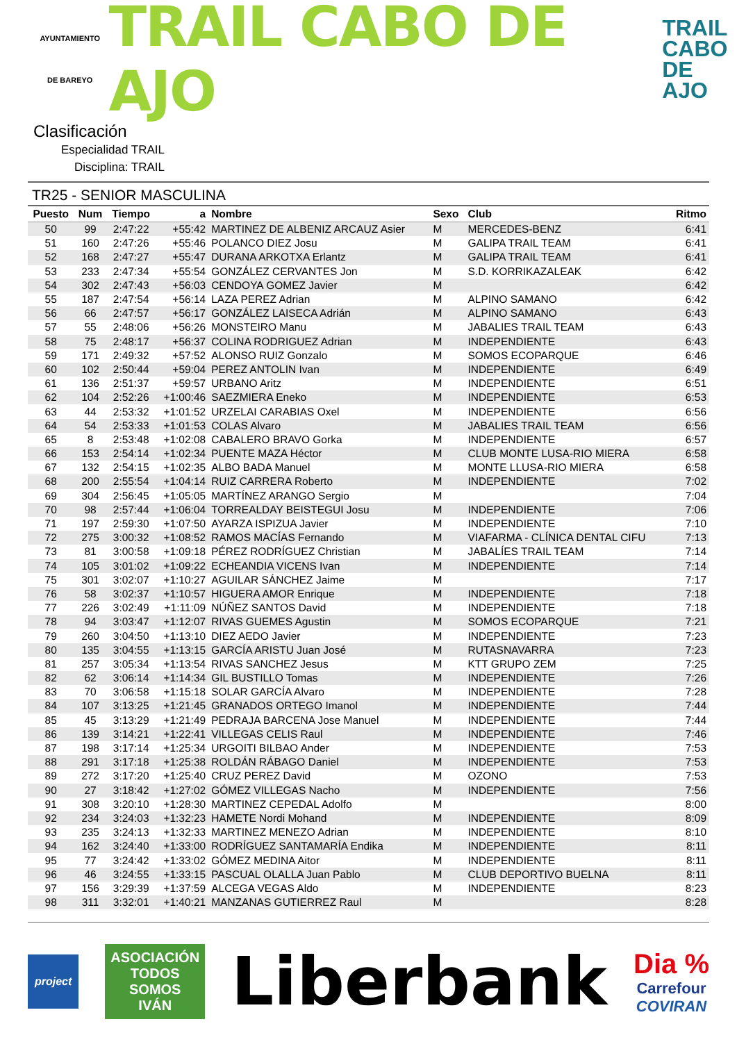AYUNTAMIENTO
DE BAREYO
TRAIL CABO DE AJO
TRAIL
CABO
DE AJO
Clasificación
Especialidad TRAIL
Disciplina: TRAIL
TR25 - SENIOR MASCULINA
| Puesto | Num | Tiempo | a | Nombre | Sexo | Club | Ritmo |
| --- | --- | --- | --- | --- | --- | --- | --- |
| 50 | 99 | 2:47:22 | +55:42 | MARTINEZ DE ALBENIZ ARCAUZ Asier | M | MERCEDES-BENZ | 6:41 |
| 51 | 160 | 2:47:26 | +55:46 | POLANCO DIEZ Josu | M | GALIPA TRAIL TEAM | 6:41 |
| 52 | 168 | 2:47:27 | +55:47 | DURANA ARKOTXA Erlantz | M | GALIPA TRAIL TEAM | 6:41 |
| 53 | 233 | 2:47:34 | +55:54 | GONZÁLEZ CERVANTES Jon | M | S.D. KORRIKAZALEAK | 6:42 |
| 54 | 302 | 2:47:43 | +56:03 | CENDOYA GOMEZ Javier | M | | 6:42 |
| 55 | 187 | 2:47:54 | +56:14 | LAZA PEREZ Adrian | M | ALPINO SAMANO | 6:42 |
| 56 | 66 | 2:47:57 | +56:17 | GONZÁLEZ LAISECA Adrián | M | ALPINO SAMANO | 6:43 |
| 57 | 55 | 2:48:06 | +56:26 | MONSTEIRO Manu | M | JABALIES TRAIL TEAM | 6:43 |
| 58 | 75 | 2:48:17 | +56:37 | COLINA RODRIGUEZ Adrian | M | INDEPENDIENTE | 6:43 |
| 59 | 171 | 2:49:32 | +57:52 | ALONSO RUIZ Gonzalo | M | SOMOS ECOPARQUE | 6:46 |
| 60 | 102 | 2:50:44 | +59:04 | PEREZ ANTOLIN Ivan | M | INDEPENDIENTE | 6:49 |
| 61 | 136 | 2:51:37 | +59:57 | URBANO Aritz | M | INDEPENDIENTE | 6:51 |
| 62 | 104 | 2:52:26 | +1:00:46 | SAEZMIERA Eneko | M | INDEPENDIENTE | 6:53 |
| 63 | 44 | 2:53:32 | +1:01:52 | URZELAI CARABIAS Oxel | M | INDEPENDIENTE | 6:56 |
| 64 | 54 | 2:53:33 | +1:01:53 | COLAS Alvaro | M | JABALIES TRAIL TEAM | 6:56 |
| 65 | 8 | 2:53:48 | +1:02:08 | CABALERO BRAVO Gorka | M | INDEPENDIENTE | 6:57 |
| 66 | 153 | 2:54:14 | +1:02:34 | PUENTE MAZA Héctor | M | CLUB MONTE LUSA-RIO MIERA | 6:58 |
| 67 | 132 | 2:54:15 | +1:02:35 | ALBO BADA Manuel | M | MONTE LLUSA-RIO MIERA | 6:58 |
| 68 | 200 | 2:55:54 | +1:04:14 | RUIZ CARRERA Roberto | M | INDEPENDIENTE | 7:02 |
| 69 | 304 | 2:56:45 | +1:05:05 | MARTÍNEZ ARANGO Sergio | M | | 7:04 |
| 70 | 98 | 2:57:44 | +1:06:04 | TORREALDAY BEISTEGUI Josu | M | INDEPENDIENTE | 7:06 |
| 71 | 197 | 2:59:30 | +1:07:50 | AYARZA ISPIZUA Javier | M | INDEPENDIENTE | 7:10 |
| 72 | 275 | 3:00:32 | +1:08:52 | RAMOS MACÍAS Fernando | M | VIAFARMA - CLÍNICA DENTAL CIFU | 7:13 |
| 73 | 81 | 3:00:58 | +1:09:18 | PÉREZ RODRÍGUEZ Christian | M | JABALÍES TRAIL TEAM | 7:14 |
| 74 | 105 | 3:01:02 | +1:09:22 | ECHEANDIA VICENS Ivan | M | INDEPENDIENTE | 7:14 |
| 75 | 301 | 3:02:07 | +1:10:27 | AGUILAR SÁNCHEZ Jaime | M | | 7:17 |
| 76 | 58 | 3:02:37 | +1:10:57 | HIGUERA AMOR Enrique | M | INDEPENDIENTE | 7:18 |
| 77 | 226 | 3:02:49 | +1:11:09 | NÚÑEZ SANTOS David | M | INDEPENDIENTE | 7:18 |
| 78 | 94 | 3:03:47 | +1:12:07 | RIVAS GUEMES Agustin | M | SOMOS ECOPARQUE | 7:21 |
| 79 | 260 | 3:04:50 | +1:13:10 | DIEZ AEDO Javier | M | INDEPENDIENTE | 7:23 |
| 80 | 135 | 3:04:55 | +1:13:15 | GARCÍA ARISTU Juan José | M | RUTASNAVARRA | 7:23 |
| 81 | 257 | 3:05:34 | +1:13:54 | RIVAS SANCHEZ Jesus | M | KTT GRUPO ZEM | 7:25 |
| 82 | 62 | 3:06:14 | +1:14:34 | GIL BUSTILLO Tomas | M | INDEPENDIENTE | 7:26 |
| 83 | 70 | 3:06:58 | +1:15:18 | SOLAR GARCÍA Alvaro | M | INDEPENDIENTE | 7:28 |
| 84 | 107 | 3:13:25 | +1:21:45 | GRANADOS ORTEGO Imanol | M | INDEPENDIENTE | 7:44 |
| 85 | 45 | 3:13:29 | +1:21:49 | PEDRAJA BARCENA Jose Manuel | M | INDEPENDIENTE | 7:44 |
| 86 | 139 | 3:14:21 | +1:22:41 | VILLEGAS CELIS Raul | M | INDEPENDIENTE | 7:46 |
| 87 | 198 | 3:17:14 | +1:25:34 | URGOITI BILBAO Ander | M | INDEPENDIENTE | 7:53 |
| 88 | 291 | 3:17:18 | +1:25:38 | ROLDÁN RÁBAGO Daniel | M | INDEPENDIENTE | 7:53 |
| 89 | 272 | 3:17:20 | +1:25:40 | CRUZ PEREZ David | M | OZONO | 7:53 |
| 90 | 27 | 3:18:42 | +1:27:02 | GÓMEZ VILLEGAS Nacho | M | INDEPENDIENTE | 7:56 |
| 91 | 308 | 3:20:10 | +1:28:30 | MARTINEZ CEPEDAL Adolfo | M | | 8:00 |
| 92 | 234 | 3:24:03 | +1:32:23 | HAMETE Nordi Mohand | M | INDEPENDIENTE | 8:09 |
| 93 | 235 | 3:24:13 | +1:32:33 | MARTINEZ MENEZO Adrian | M | INDEPENDIENTE | 8:10 |
| 94 | 162 | 3:24:40 | +1:33:00 | RODRÍGUEZ SANTAMARÍA Endika | M | INDEPENDIENTE | 8:11 |
| 95 | 77 | 3:24:42 | +1:33:02 | GÓMEZ MEDINA Aitor | M | INDEPENDIENTE | 8:11 |
| 96 | 46 | 3:24:55 | +1:33:15 | PASCUAL OLALLA Juan Pablo | M | CLUB DEPORTIVO BUELNA | 8:11 |
| 97 | 156 | 3:29:39 | +1:37:59 | ALCEGA VEGAS Aldo | M | INDEPENDIENTE | 8:23 |
| 98 | 311 | 3:32:01 | +1:40:21 | MANZANAS GUTIERREZ Raul | M | | 8:28 |
project
ASOCIACIÓN
TODOS
SOMOS
IVÁN
Liberbank
Dia %
Carrefour
COVIRAN